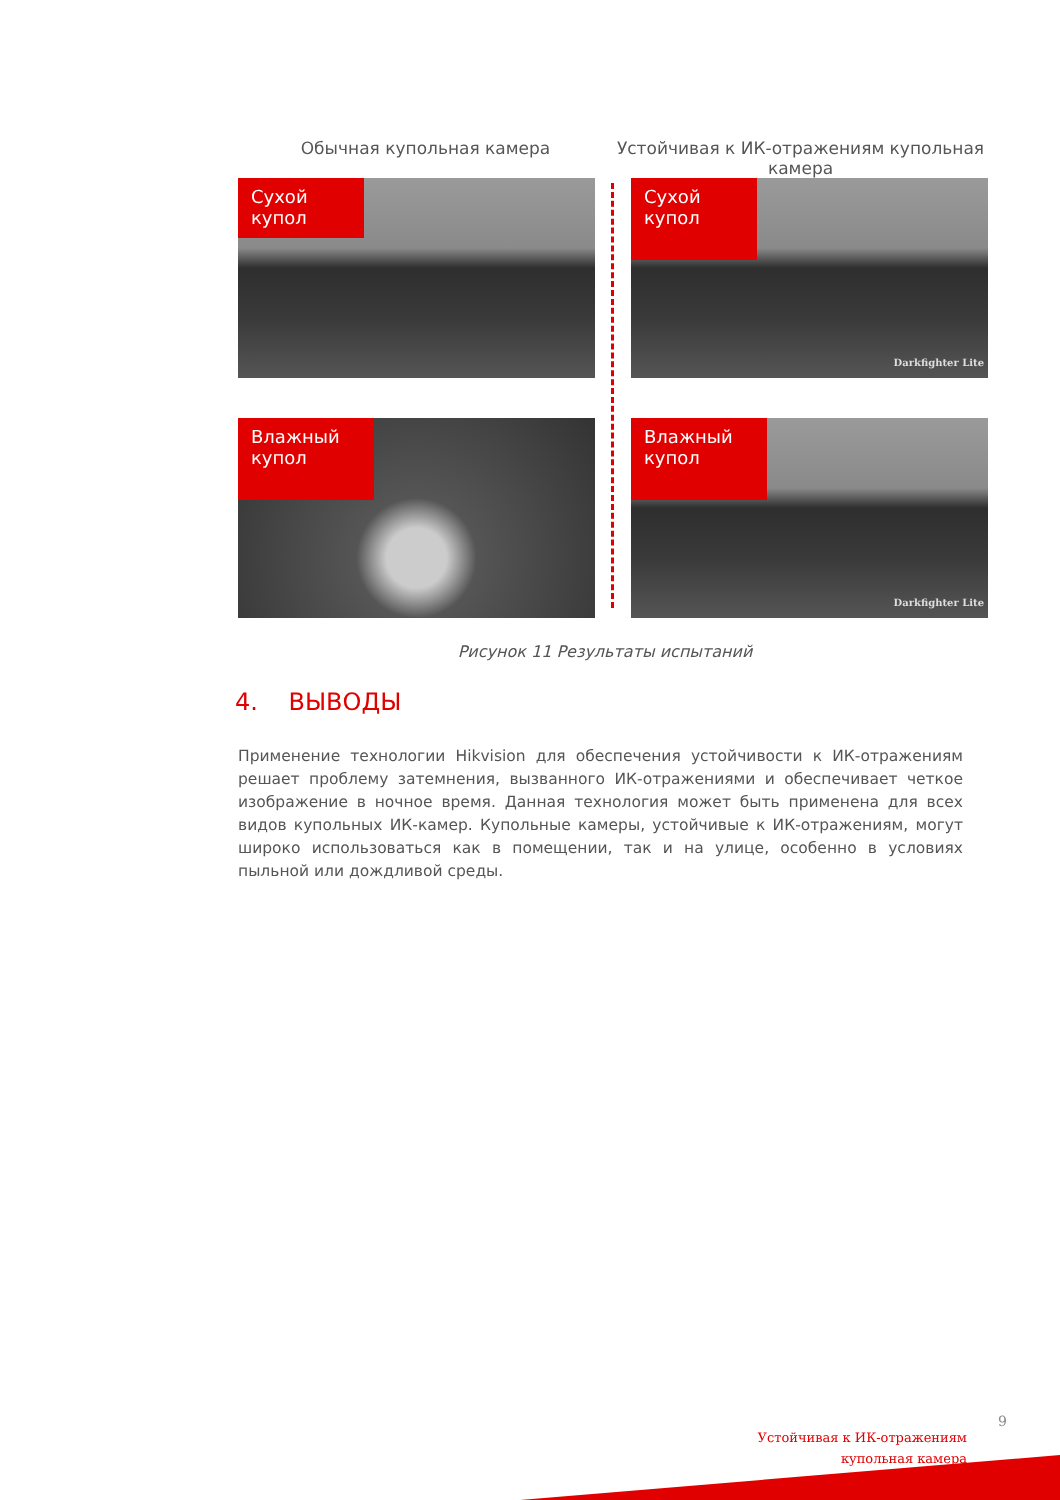Обычная купольная камера Устойчивая к ИК-отражениям купольная камера
Сухой купол
Сухой
купол
Darkfighter Lite
Влажный
купол
Влажный
купол
Darkfighter Lite
Рисунок 11 Результаты испытаний
4. ВЫВОДЫ
Применение технологии Hikvision для обеспечения устойчивости к ИК-отражениям решает проблему затемнения, вызванного ИК-отражениями и обеспечивает четкое изображение в ночное время. Данная технология может быть применена для всех видов купольных ИК-камер. Купольные камеры, устойчивые к ИК-отражениям, могут широко использоваться как в помещении, так и на улице, особенно в условиях пыльной или дождливой среды.
9
Устойчивая к ИК-отражениям
купольная камера